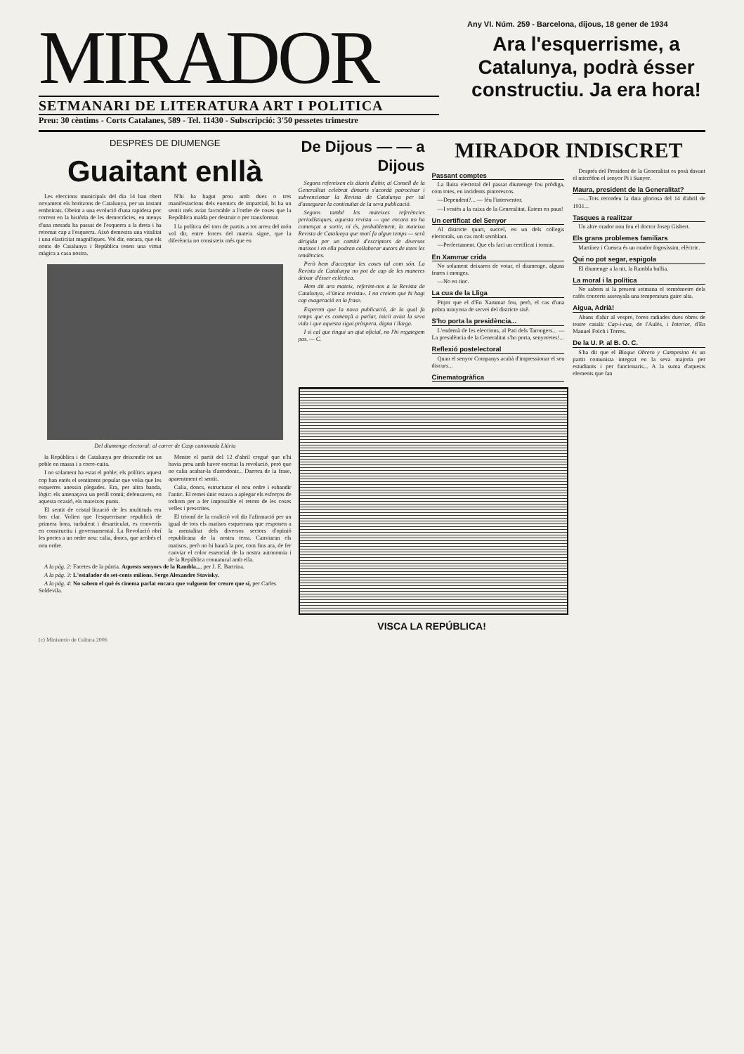MIRADOR
SETMANARI DE LITERATURA ART I POLITICA
Preu: 30 cèntims - Corts Catalanes, 589 - Tel. 11430 - Subscripció: 3'50 pessetes trimestre
Any VI. Núm. 259 - Barcelona, dijous, 18 gener de 1934
Ara l'esquerrisme, a Catalunya, podrà ésser constructiu. Ja era hora!
DESPRES DE DIUMENGE
Guaitant enllà
Les eleccions municipals del dia 14 han obert novament els horitzons de Catalunya, per un instant emboirats. Obeint a una evolució d'una rapidesa poc corrent en la història de les democràcies, en menys d'una mesada ha passat de l'esquerra a la dreta i ha retornat cap a l'esquerra. Això demostra una vitalitat i una elasticitat magnífiques. Vol dir, encara, que els noms de Catalunya i República tenen una virtut màgica a casa nostra.
N'hi ha hagut prou amb dues o tres manifestacions dels enemics de imparcial, hi ha un sentit més aviat favorable a l'ordre de coses que la República malda per destruir o per transformar.
I la política del torn de partits a tot arreu del món vol dir, entre forces del mateix signe, que la diferència no consisteix més que en
Del diumenge electoral: al carrer de Casp cantonada Llúria
la República i de Catalunya per deixondir tot un poble en massa i a corre-cuita.
I no solament ha estat el poble; els polítics aquest cop han entès el sentiment popular que volia que les esquerres anessin plegades. Era, per altra banda, lògic: els amenaçava un perill comú; defensaven, en aquesta ocasió, els mateixos punts.
El sentit de cristal·lització de les multituds era ben clar. Volien que l'esquerrisme republicà de primera hora, turbulent i desarticulat, es convertís en constructiu i governamental. La Revolució obrí les portes a un ordre nou: calia, doncs, que arribés el nou ordre.
Mentre el partit del 12 d'abril cregué que n'hi havia prou amb haver encetat la revolució, però que no calia acabar-la d'arrodonir... Darrera de la frase, aparentment el sentit.
Calia, doncs, estructurar el nou ordre i esbandir l'antic. El remei únic estava a aplegar els esforços de tothom per a fer impossible el retorn de les coses velles i prescrites.
El triomf de la coalició vol dir l'afirmació per un igual de tots els matisos esquerrans que responen a la mentalitat dels diversos sectors d'opinió republicana de la nostra terra. Canviaran els matisos, però no hi haurà la por, com fins ara, de fer canviar el color essencial de la nostra autonomia i de la República connatural amb ella.
A la pàg. 2: Facetes de la púrria. Aquests senyors de la Rambla..., per J. E. Bartrina.
A la pàg. 3: L'estafador de set-cents milions. Serge Alexandre Stavisky.
A la pàg. 4: No sabem el què és cinema parlat encara que vulguem fer creure que sí, per Carles Soldevila.
De Dijous — — a Dijous
Segons refereixen els diaris d'ahir, al Consell de la Generalitat celebrat dimarts s'acordà patrocinar i subvencionar la Revista de Catalunya per tal d'assegurar la continuïtat de la seva publicació.
Segons també les mateixes referències periodístiques, aquesta revista — que encara no ha començat a sortir, ni és, probablement, la mateixa Revista de Catalunya que morí fa algun temps — serà dirigida per un comitè d'escriptors de diversos matisos i en ella podran collaborar autors de totes les tendències.
Però hem d'acceptar les coses tal com són. La Revista de Catalunya no pot de cap de les maneres deixar d'ésser eclèctica.
Hem dit ara mateix, referint-nos a la Revista de Catalunya, «l'única revista». I no creiem que hi hagi cap exageració en la frase.
Esperem que la nova publicació, de la qual fa temps que es començà a parlar, iniciï aviat la seva vida i que aquesta sigui pròspera, digna i llarga.
I si cal que tingui un ajut oficial, no l'hi regategem pas. — C.
MIRADOR INDISCRET
Passant comptes
La lluita electoral del passat diumenge fou pròdiga, com totes, en incidents pintorescos.
—Dependent?... — féu l'interventor.
—I vostès a la caixa de la Generalitat. Estem en paus!
Un certificat del Senyor
Al districte quart, succeí, en un dels collegis electorals, un cas molt semblant.
—Perfectament. Que els faci un certificat i tornin.
En Xammar crida
No solament deixaren de votar, el diumenge, alguns frares i monges.
—No en tinc.
La cua de la Lliga
Pitjor que el d'En Xammar fou, però, el cas d'una pobra minyona de servei del districte sisè.
S'ho porta la presidència...
L'endemà de les eleccions, al Pati dels Tarongers... —La presidència de la Generalitat s'ho porta, senyoretes!...
Reflexió postelectoral
Quan el senyor Companys acabà d'impressionar el seu discurs...
Cinematogràfica
Després del President de la Generalitat es posà davant el micròfon el senyor Pi i Sunyer.
Maura, president de la Generalitat?
—...Tots recordeu la data gloriosa del 14 d'abril de 1931...
Tasques a realitzar
Un altre orador nou fou el doctor Josep Gisbert.
Els grans problemes familiars
Martínez i Cuenca és un orador fogosíssim, elèctric.
Qui no pot segar, espigola
El diumenge a la nit, la Rambla bullia.
La moral i la política
No sabem si la present setmana el termòmetre dels cafès concerts assenyala una temperatura gaire alta.
Aigua, Adrià!
Abans d'ahir al vespre, foren radiades dues obres de teatre català: Cap-i-cua, de l'Aulès, i Interior, d'En Manuel Folch i Torres.
De la U. P. al B. O. C.
S'ha dit que el Bloque Obrero y Campesino és un partit comunista integrat en la seva majoria per estudiants i per funcionaris... A la suma d'aquests elements que fan
VISCA LA REPÚBLICA!
(c) Ministerio de Cultura 2006